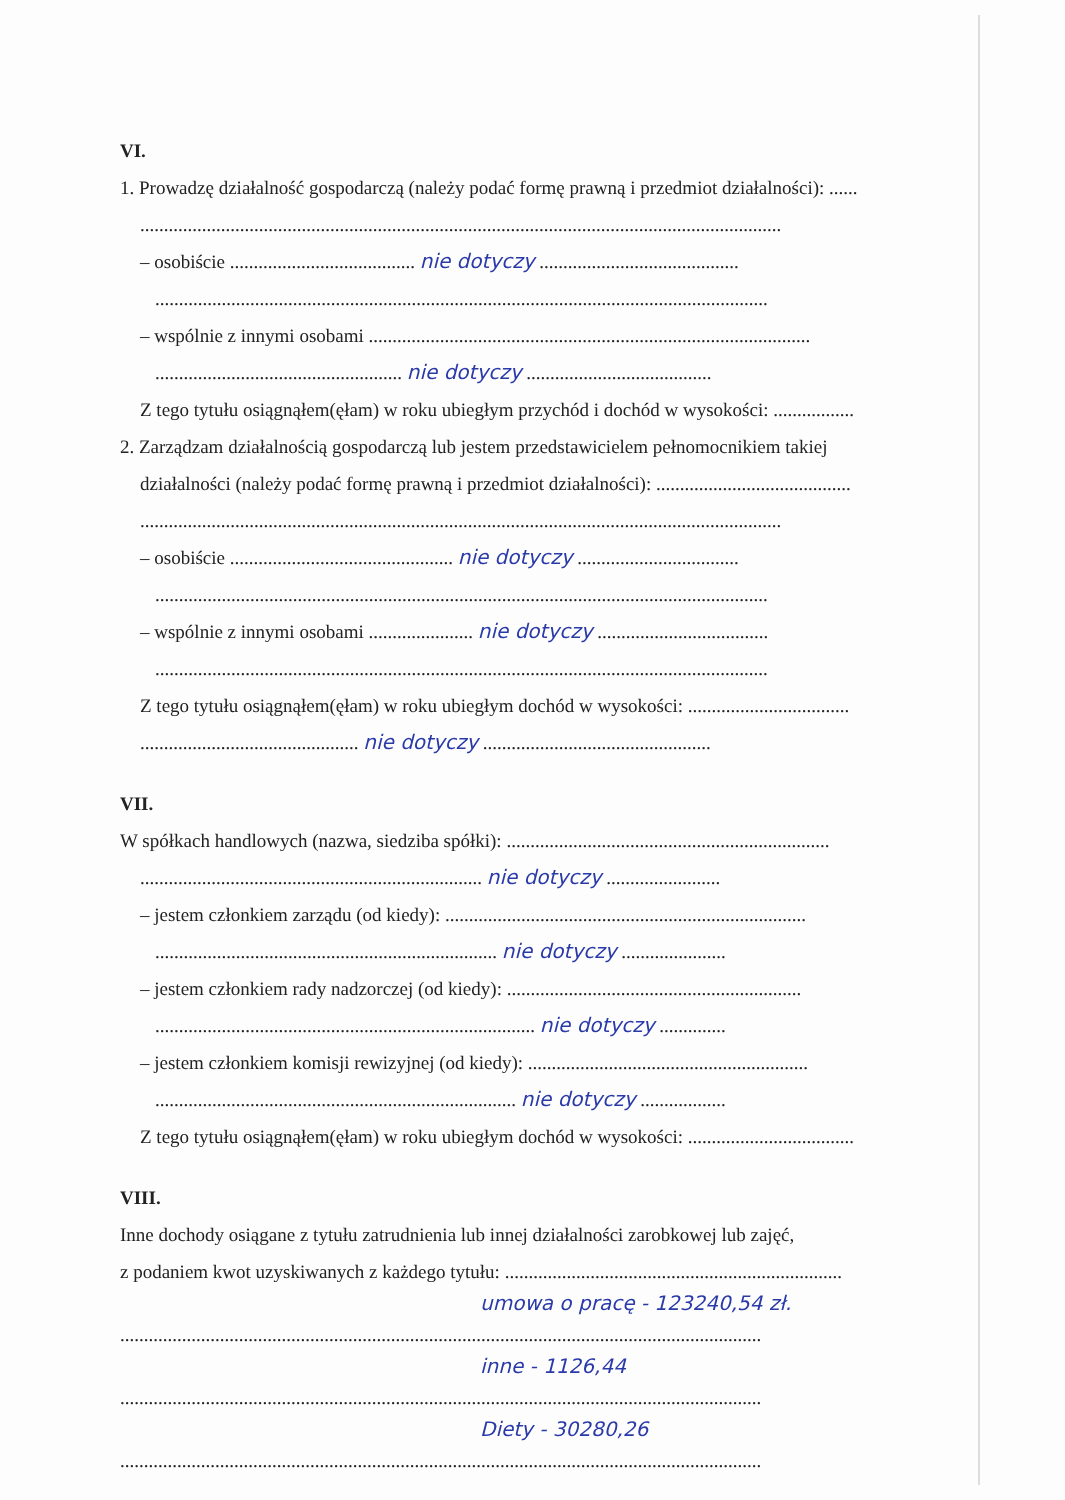VI.
1. Prowadzę działalność gospodarczą (należy podać formę prawną i przedmiot działalności): ......
.......................................................................................................................................
– osobiście ....................................... nie dotyczy ..........................................
.................................................................................................................................
– wspólnie z innymi osobami .............................................................................................
.................................................... nie dotyczy .......................................
Z tego tytułu osiągnąłem(ęłam) w roku ubiegłym przychód i dochód w wysokości: .................
2. Zarządzam działalnością gospodarczą lub jestem przedstawicielem pełnomocnikiem takiej
działalności (należy podać formę prawną i przedmiot działalności): .........................................
.......................................................................................................................................
– osobiście ............................................... nie dotyczy ..................................
.................................................................................................................................
– wspólnie z innymi osobami ...................... nie dotyczy ....................................
.................................................................................................................................
Z tego tytułu osiągnąłem(ęłam) w roku ubiegłym dochód w wysokości: ..................................
.............................................. nie dotyczy ................................................
VII.
W spółkach handlowych (nazwa, siedziba spółki): ....................................................................
........................................................................ nie dotyczy ........................
– jestem członkiem zarządu (od kiedy): ............................................................................
........................................................................ nie dotyczy ......................
– jestem członkiem rady nadzorczej (od kiedy): ..............................................................
................................................................................ nie dotyczy ..............
– jestem członkiem komisji rewizyjnej (od kiedy): ...........................................................
............................................................................ nie dotyczy ..................
Z tego tytułu osiągnąłem(ęłam) w roku ubiegłym dochód w wysokości: ...................................
VIII.
Inne dochody osiągane z tytułu zatrudnienia lub innej działalności zarobkowej lub zajęć,
z podaniem kwot uzyskiwanych z każdego tytułu: .......................................................................
umowa o pracę - 123240,54 zł.
.......................................................................................................................................
inne - 1126,44
.......................................................................................................................................
Diety - 30280,26
.......................................................................................................................................